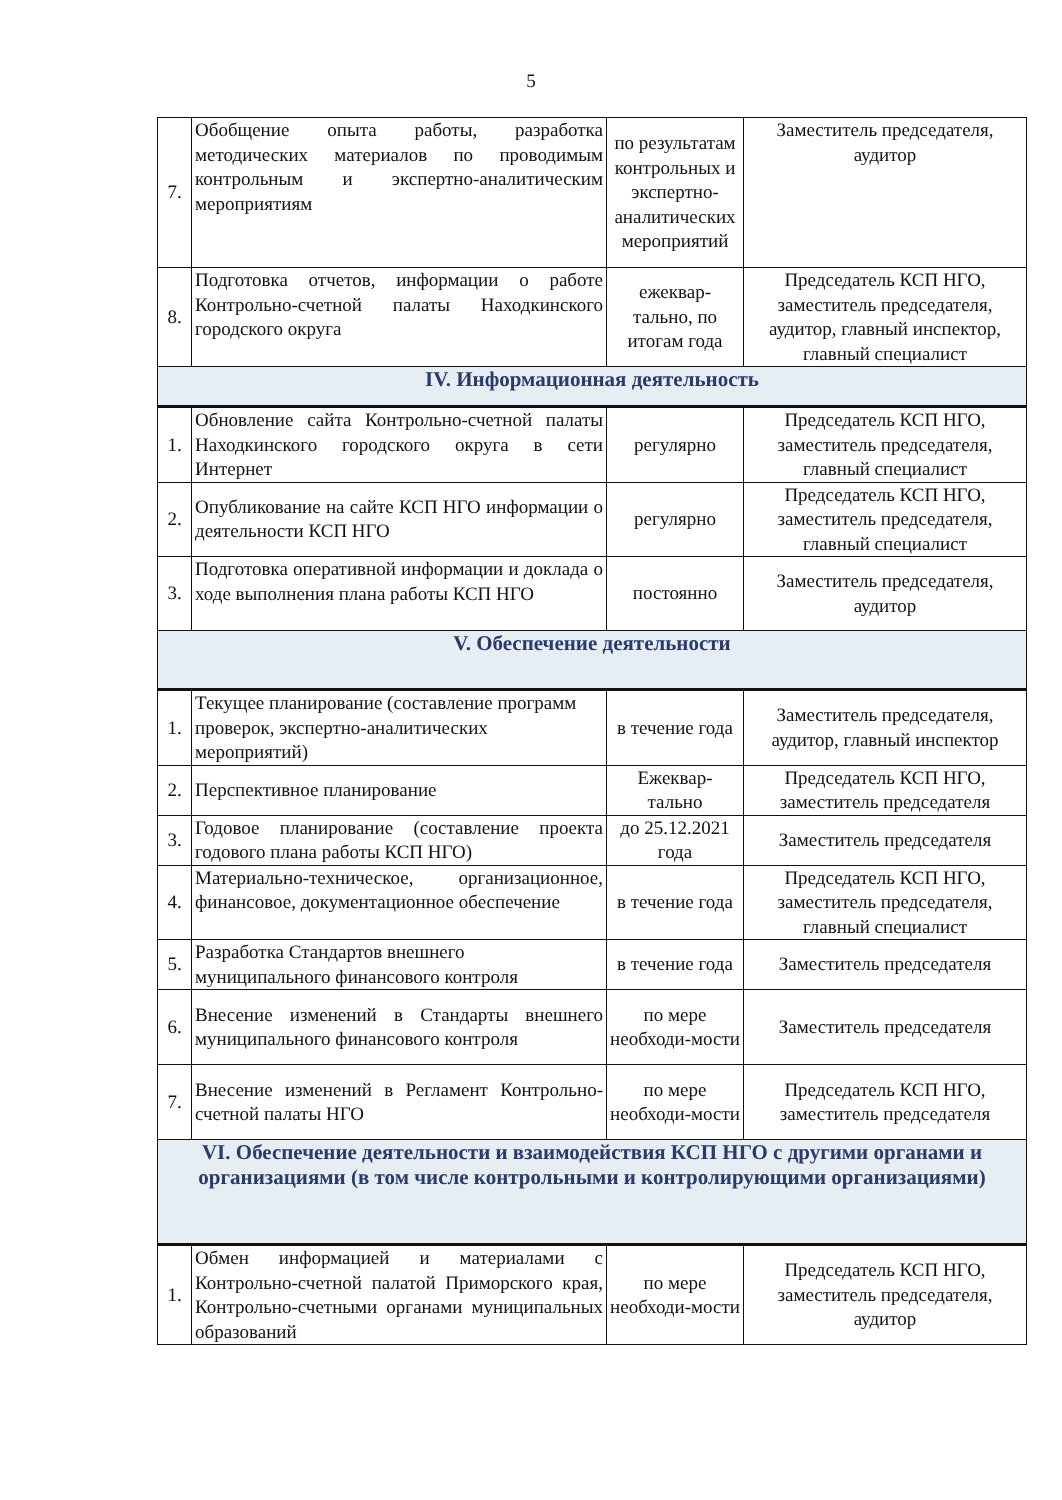5
| 7. | Обобщение опыта работы, разработка методических материалов по проводимым контрольным и экспертно-аналитическим мероприятиям | по результатам контрольных и экспертно-аналитических мероприятий | Заместитель председателя, аудитор |
| 8. | Подготовка отчетов, информации о работе Контрольно-счетной палаты Находкинского городского округа | ежеквар-тально, по итогам года | Председатель КСП НГО, заместитель председателя, аудитор, главный инспектор, главный специалист |
| IV. Информационная деятельность | | | |
| 1. | Обновление сайта Контрольно-счетной палаты Находкинского городского округа в сети Интернет | регулярно | Председатель КСП НГО, заместитель председателя, главный специалист |
| 2. | Опубликование на сайте КСП НГО информации о деятельности КСП НГО | регулярно | Председатель КСП НГО, заместитель председателя, главный специалист |
| 3. | Подготовка оперативной информации и доклада о ходе выполнения плана работы КСП НГО | постоянно | Заместитель председателя, аудитор |
| V. Обеспечение деятельности | | | |
| 1. | Текущее планирование (составление программ проверок, экспертно-аналитических мероприятий) | в течение года | Заместитель председателя, аудитор, главный инспектор |
| 2. | Перспективное планирование | Ежеквар-тально | Председатель КСП НГО, заместитель председателя |
| 3. | Годовое планирование (составление проекта годового плана работы КСП НГО) | до 25.12.2021 года | Заместитель председателя |
| 4. | Материально-техническое, организационное, финансовое, документационное обеспечение | в течение года | Председатель КСП НГО, заместитель председателя, главный специалист |
| 5. | Разработка Стандартов внешнего муниципального финансового контроля | в течение года | Заместитель председателя |
| 6. | Внесение изменений в Стандарты внешнего муниципального финансового контроля | по мере необходи-мости | Заместитель председателя |
| 7. | Внесение изменений в Регламент Контрольно-счетной палаты НГО | по мере необходи-мости | Председатель КСП НГО, заместитель председателя |
| VI. Обеспечение деятельности и взаимодействия КСП НГО с другими органами и организациями (в том числе контрольными и контролирующими организациями) | | | |
| 1. | Обмен информацией и материалами с Контрольно-счетной палатой Приморского края, Контрольно-счетными органами муниципальных образований | по мере необходи-мости | Председатель КСП НГО, заместитель председателя, аудитор |